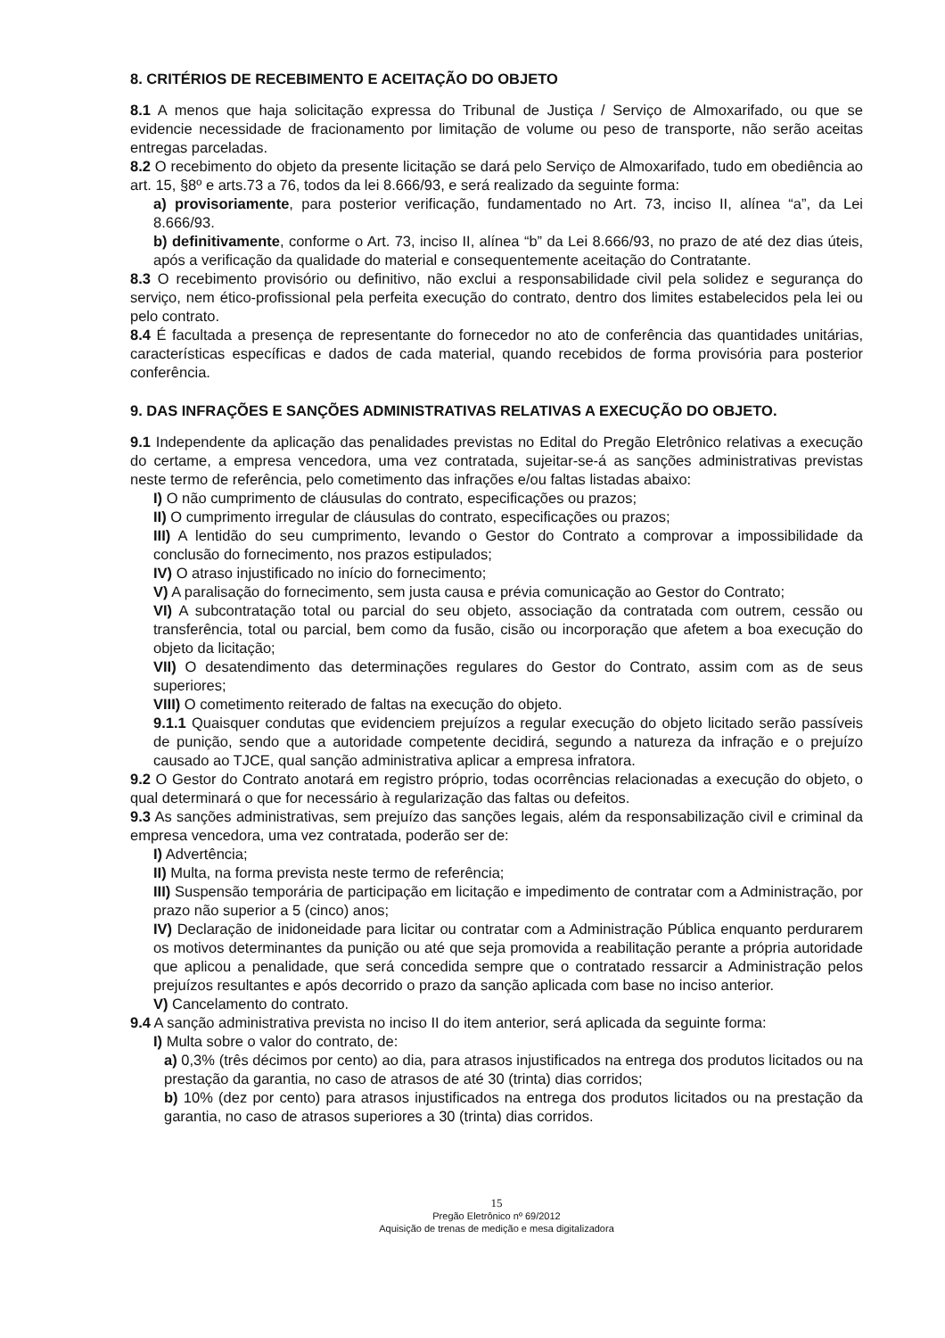8. CRITÉRIOS DE RECEBIMENTO E ACEITAÇÃO DO OBJETO
8.1 A menos que haja solicitação expressa do Tribunal de Justiça / Serviço de Almoxarifado, ou que se evidencie necessidade de fracionamento por limitação de volume ou peso de transporte, não serão aceitas entregas parceladas.
8.2 O recebimento do objeto da presente licitação se dará pelo Serviço de Almoxarifado, tudo em obediência ao art. 15, §8º e arts.73 a 76, todos da lei 8.666/93, e será realizado da seguinte forma:
a) provisoriamente, para posterior verificação, fundamentado no Art. 73, inciso II, alínea “a”, da Lei 8.666/93.
b) definitivamente, conforme o Art. 73, inciso II, alínea “b” da Lei 8.666/93, no prazo de até dez dias úteis, após a verificação da qualidade do material e consequentemente aceitação do Contratante.
8.3 O recebimento provisório ou definitivo, não exclui a responsabilidade civil pela solidez e segurança do serviço, nem ético-profissional pela perfeita execução do contrato, dentro dos limites estabelecidos pela lei ou pelo contrato.
8.4 É facultada a presença de representante do fornecedor no ato de conferência das quantidades unitárias, características específicas e dados de cada material, quando recebidos de forma provisória para posterior conferência.
9. DAS INFRAÇÕES E SANÇÕES ADMINISTRATIVAS RELATIVAS A EXECUÇÃO DO OBJETO.
9.1 Independente da aplicação das penalidades previstas no Edital do Pregão Eletrônico relativas a execução do certame, a empresa vencedora, uma vez contratada, sujeitar-se-á as sanções administrativas previstas neste termo de referência, pelo cometimento das infrações e/ou faltas listadas abaixo:
I) O não cumprimento de cláusulas do contrato, especificações ou prazos;
II) O cumprimento irregular de cláusulas do contrato, especificações ou prazos;
III) A lentidão do seu cumprimento, levando o Gestor do Contrato a comprovar a impossibilidade da conclusão do fornecimento, nos prazos estipulados;
IV) O atraso injustificado no início do fornecimento;
V) A paralisação do fornecimento, sem justa causa e prévia comunicação ao Gestor do Contrato;
VI) A subcontratação total ou parcial do seu objeto, associação da contratada com outrem, cessão ou transferência, total ou parcial, bem como da fusão, cisão ou incorporação que afetem a boa execução do objeto da licitação;
VII) O desatendimento das determinações regulares do Gestor do Contrato, assim com as de seus superiores;
VIII) O cometimento reiterado de faltas na execução do objeto.
9.1.1 Quaisquer condutas que evidenciem prejuízos a regular execução do objeto licitado serão passíveis de punição, sendo que a autoridade competente decidirá, segundo a natureza da infração e o prejuízo causado ao TJCE, qual sanção administrativa aplicar a empresa infratora.
9.2 O Gestor do Contrato anotará em registro próprio, todas ocorrências relacionadas a execução do objeto, o qual determinará o que for necessário à regularização das faltas ou defeitos.
9.3 As sanções administrativas, sem prejuízo das sanções legais, além da responsabilização civil e criminal da empresa vencedora, uma vez contratada, poderão ser de:
I) Advertência;
II) Multa, na forma prevista neste termo de referência;
III) Suspensão temporária de participação em licitação e impedimento de contratar com a Administração, por prazo não superior a 5 (cinco) anos;
IV) Declaração de inidoneidade para licitar ou contratar com a Administração Pública enquanto perdurarem os motivos determinantes da punição ou até que seja promovida a reabilitação perante a própria autoridade que aplicou a penalidade, que será concedida sempre que o contratado ressarcir a Administração pelos prejuízos resultantes e após decorrido o prazo da sanção aplicada com base no inciso anterior.
V) Cancelamento do contrato.
9.4 A sanção administrativa prevista no inciso II do item anterior, será aplicada da seguinte forma:
I) Multa sobre o valor do contrato, de:
a) 0,3% (três décimos por cento) ao dia, para atrasos injustificados na entrega dos produtos licitados ou na prestação da garantia, no caso de atrasos de até 30 (trinta) dias corridos;
b) 10% (dez por cento) para atrasos injustificados na entrega dos produtos licitados ou na prestação da garantia, no caso de atrasos superiores a 30 (trinta) dias corridos.
15
Pregão Eletrônico nº 69/2012
Aquisição de trenas de medição e mesa digitalizadora